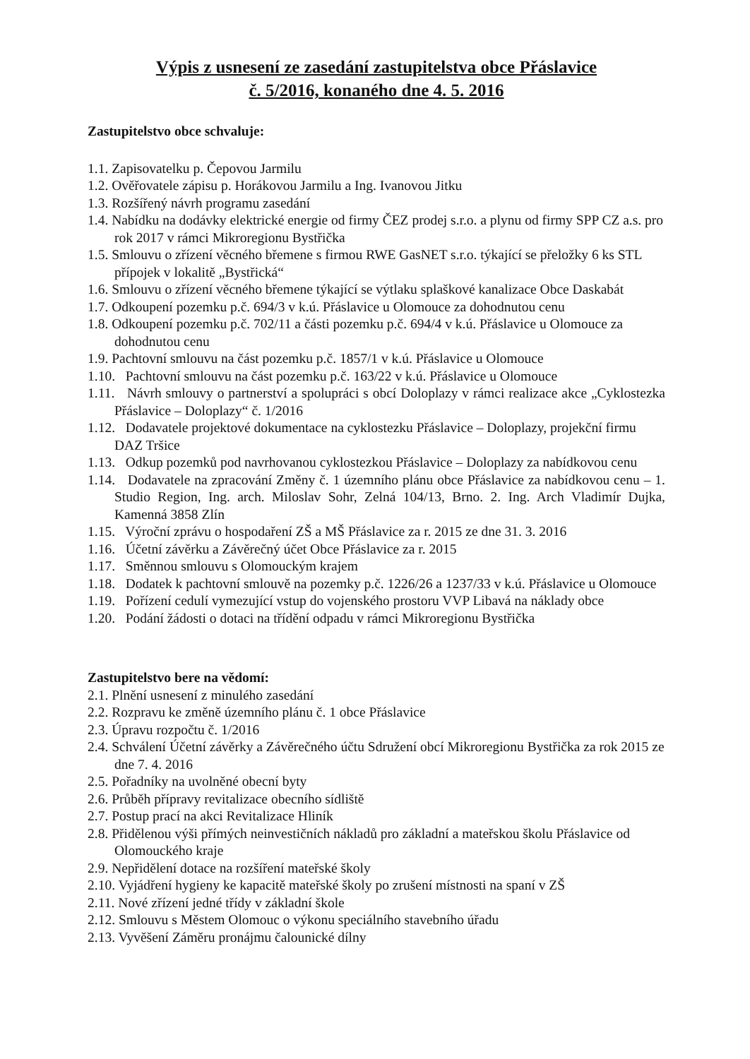Výpis z usnesení ze zasedání zastupitelstva obce Přáslavice
č. 5/2016, konaného dne 4. 5. 2016
Zastupitelstvo obce schvaluje:
1.1. Zapisovatelku p. Čepovou Jarmilu
1.2. Ověřovatele zápisu p. Horákovou Jarmilu a Ing. Ivanovou Jitku
1.3. Rozšířený návrh programu zasedání
1.4. Nabídku na dodávky elektrické energie od firmy ČEZ prodej s.r.o. a plynu od firmy SPP CZ a.s. pro rok 2017 v rámci Mikroregionu Bystřička
1.5. Smlouvu o zřízení věcného břemene s firmou RWE GasNET s.r.o. týkající se přeložky 6 ks STL přípojek v lokalitě „Bystřická“
1.6. Smlouvu o zřízení věcného břemene týkající se výtlaku splaškové kanalizace Obce Daskabát
1.7. Odkoupení pozemku p.č. 694/3 v k.ú. Přáslavice u Olomouce za dohodnutou cenu
1.8. Odkoupení pozemku p.č. 702/11 a části pozemku p.č. 694/4 v k.ú. Přáslavice u Olomouce za dohodnutou cenu
1.9. Pachtovní smlouvu na část pozemku p.č. 1857/1 v k.ú. Přáslavice u Olomouce
1.10. Pachtovní smlouvu na část pozemku p.č. 163/22 v k.ú. Přáslavice u Olomouce
1.11. Návrh smlouvy o partnerství a spolupráci s obcí Doloplazy v rámci realizace akce „Cyklostezka Přáslavice – Doloplazy“ č. 1/2016
1.12. Dodavatele projektové dokumentace na cyklostezku Přáslavice – Doloplazy, projekční firmu DAZ Tršice
1.13. Odkup pozemků pod navrhovanou cyklostezkou Přáslavice – Doloplazy za nabídkovou cenu
1.14. Dodavatele na zpracování Změny č. 1 územního plánu obce Přáslavice za nabídkovou cenu – 1. Studio Region, Ing. arch. Miloslav Sohr, Zelná 104/13, Brno. 2. Ing. Arch Vladimír Dujka, Kamenná 3858 Zlín
1.15. Výroční zprávu o hospodaření ZŠ a MŠ Přáslavice za r. 2015 ze dne 31. 3. 2016
1.16. Účetní závěrku a Závěrečný účet Obce Přáslavice za r. 2015
1.17. Směnnou smlouvu s Olomouckým krajem
1.18. Dodatek k pachtovní smlouvě na pozemky p.č. 1226/26 a 1237/33 v k.ú. Přáslavice u Olomouce
1.19. Pořízení cedulí vymezující vstup do vojenského prostoru VVP Libavá na náklady obce
1.20. Podání žádosti o dotaci na třídění odpadu v rámci Mikroregionu Bystřička
Zastupitelstvo bere na vědomí:
2.1. Plnění usnesení z minulého zasedání
2.2. Rozpravu ke změně územního plánu č. 1 obce Přáslavice
2.3. Úpravu rozpočtu č. 1/2016
2.4. Schválení Účetní závěrky a Závěrečného účtu Sdružení obcí Mikroregionu Bystřička za rok 2015 ze dne 7. 4. 2016
2.5. Pořadníky na uvolněné obecní byty
2.6. Průběh přípravy revitalizace obecního sídliště
2.7. Postup prací na akci Revitalizace Hliník
2.8. Přidělenou výši přímých neinvestičních nákladů pro základní a mateřskou školu Přáslavice od Olomouckého kraje
2.9. Nepřidělení dotace na rozšíření mateřské školy
2.10. Vyjádření hygieny ke kapacitě mateřské školy po zrušení místnosti na spaní v ZŠ
2.11. Nové zřízení jedné třídy v základní škole
2.12. Smlouvu s Městem Olomouc o výkonu speciálního stavebního úřadu
2.13. Vyvěšení Záměru pronájmu čalounické dílny